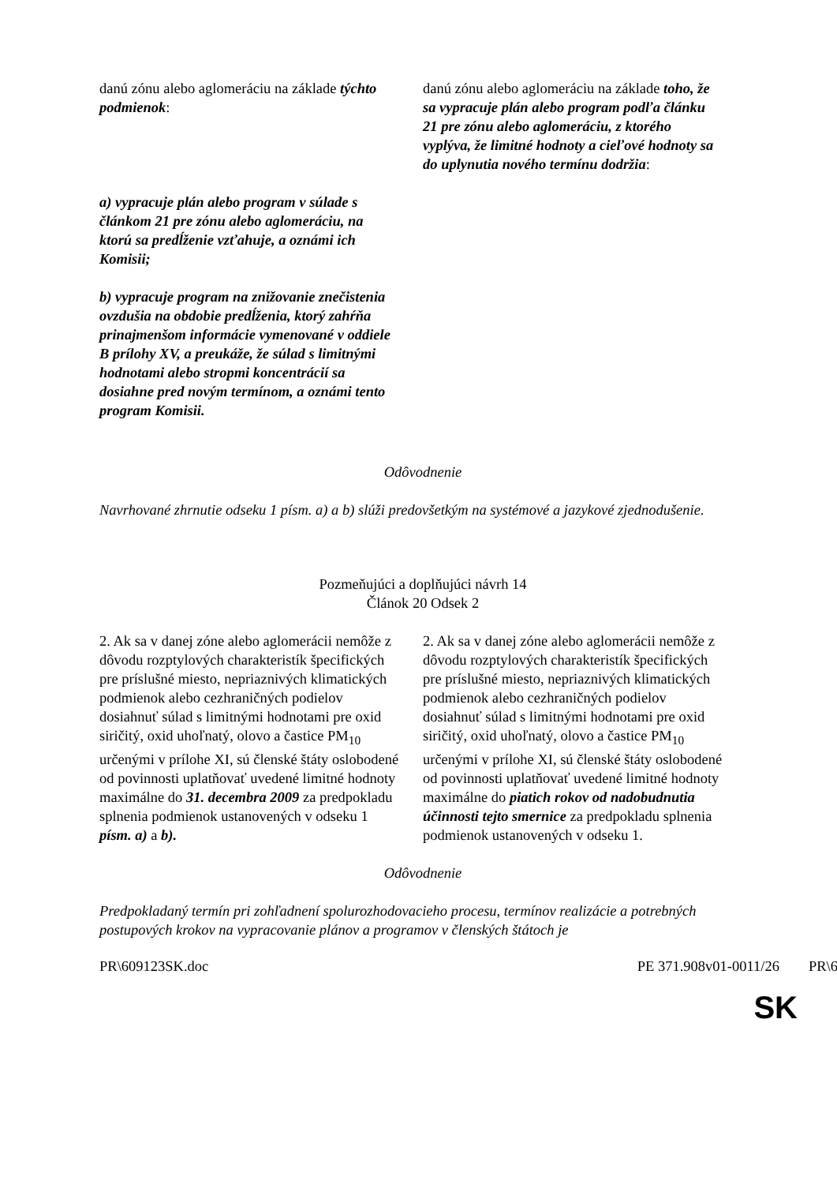| danú zónu alebo aglomeráciu na základe týchto podmienok : | danú zónu alebo aglomeráciu na základe toho, že sa vypracuje plán alebo program podľa článku 21 pre zónu alebo aglomeráciu, z ktorého vyplýva, že limitné hodnoty a cieľové hodnoty sa do uplynutia nového termínu dodržia : |
| a) vypracuje plán alebo program v súlade s článkom 21 pre zónu alebo aglomeráciu, na ktorú sa predĺženie vzťahuje, a oznámi ich Komisii; b) vypracuje program na znižovanie znečistenia ovzdušia na obdobie predĺženia, ktorý zahŕňa prinajmenšom informácie vymenované v oddiele B prílohy XV, a preukáže, že súlad s limitnými hodnotami alebo stropmi koncentrácií sa dosiahne pred novým termínom, a oznámi tento program Komisii. | |
Odôvodnenie
Navrhované zhrnutie odseku 1 písm. a) a b) slúži predovšetkým na systémové a jazykové zjednodušenie.
Pozmeňujúci a doplňujúci návrh 14
Článok 20 Odsek 2
| 2. Ak sa v danej zóne alebo aglomerácii nemôže z dôvodu rozptylových charakteristík špecifických pre príslušné miesto, nepriaznivých klimatických podmienok alebo cezhraničných podielov dosiahnuť súlad s limitnými hodnotami pre oxid siričitý, oxid uhoľnatý, olovo a častice PM<sub>10</sub> určenými v prílohe XI, sú členské štáty oslobodené od povinnosti uplatňovať uvedené limitné hodnoty maximálne do 31. decembra 2009 za predpokladu splnenia podmienok ustanovených v odseku 1 písm. a) a b). | 2. Ak sa v danej zóne alebo aglomerácii nemôže z dôvodu rozptylových charakteristík špecifických pre príslušné miesto, nepriaznivých klimatických podmienok alebo cezhraničných podielov dosiahnuť súlad s limitnými hodnotami pre oxid siričitý, oxid uhoľnatý, olovo a častice PM<sub>10</sub> určenými v prílohe XI, sú členské štáty oslobodené od povinnosti uplatňovať uvedené limitné hodnoty maximálne do piatich rokov od nadobudnutia účinnosti tejto smernice za predpokladu splnenia podmienok ustanovených v odseku 1. |
Odôvodnenie
Predpokladaný termín pri zohľadnení spolurozhodovacieho procesu, termínov realizácie a potrebných postupových krokov na vypracovanie plánov a programov v členských štátoch je
PR\609123SK.doc PE 371.908v01-0011/26 PR\6
SK